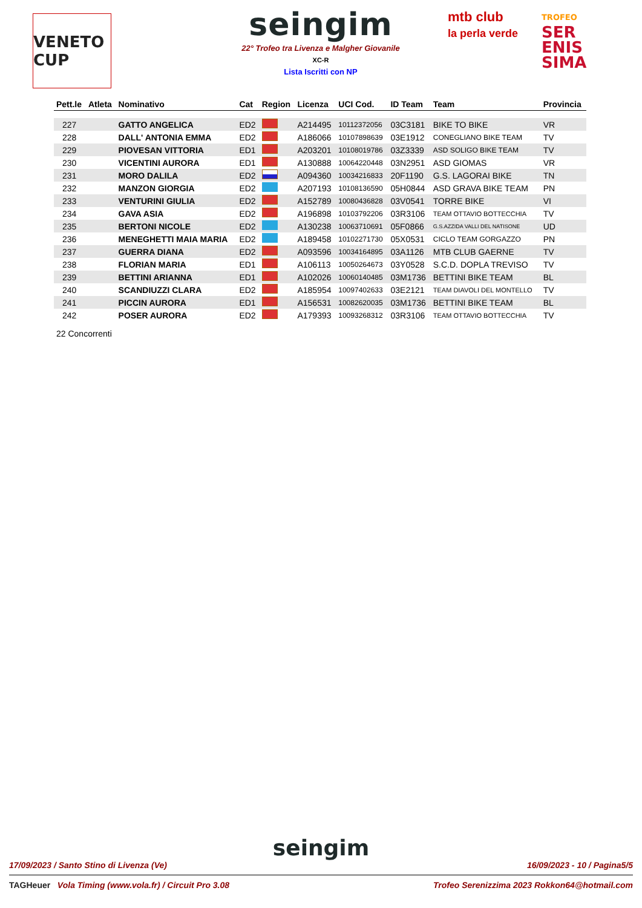VENETO CUP
seingim
22° Trofeo tra Livenza e Malgher Giovanile
XC-R
Lista Iscritti con NP
mtb club
la perla verde
TROFEO
SER
ENIS
SIMA
| Pett.le | Atleta | Nominativo | Cat | Region | Licenza | UCI Cod. | ID Team | Team | Provincia |
| --- | --- | --- | --- | --- | --- | --- | --- | --- | --- |
| 227 | | GATTO ANGELICA | ED2 | | A214495 | 10112372056 | 03C3181 | BIKE TO BIKE | VR |
| 228 | | DALL' ANTONIA EMMA | ED2 | | A186066 | 10107898639 | 03E1912 | CONEGLIANO BIKE TEAM | TV |
| 229 | | PIOVESAN VITTORIA | ED1 | | A203201 | 10108019786 | 03Z3339 | ASD SOLIGO BIKE TEAM | TV |
| 230 | | VICENTINI AURORA | ED1 | | A130888 | 10064220448 | 03N2951 | ASD GIOMAS | VR |
| 231 | | MORO DALILA | ED2 | | A094360 | 10034216833 | 20F1190 | G.S. LAGORAI BIKE | TN |
| 232 | | MANZON GIORGIA | ED2 | | A207193 | 10108136590 | 05H0844 | ASD GRAVA BIKE TEAM | PN |
| 233 | | VENTURINI GIULIA | ED2 | | A152789 | 10080436828 | 03V0541 | TORRE BIKE | VI |
| 234 | | GAVA ASIA | ED2 | | A196898 | 10103792206 | 03R3106 | TEAM OTTAVIO BOTTECCHIA | TV |
| 235 | | BERTONI NICOLE | ED2 | | A130238 | 10063710691 | 05F0866 | G.S.AZZIDA VALLI DEL NATISONE | UD |
| 236 | | MENEGHETTI MAIA MARIA | ED2 | | A189458 | 10102271730 | 05X0531 | CICLO TEAM GORGAZZO | PN |
| 237 | | GUERRA DIANA | ED2 | | A093596 | 10034164895 | 03A1126 | MTB CLUB GAERNE | TV |
| 238 | | FLORIAN MARIA | ED1 | | A106113 | 10050264673 | 03Y0528 | S.C.D. DOPLA TREVISO | TV |
| 239 | | BETTINI ARIANNA | ED1 | | A102026 | 10060140485 | 03M1736 | BETTINI BIKE TEAM | BL |
| 240 | | SCANDIUZZI CLARA | ED2 | | A185954 | 10097402633 | 03E2121 | TEAM DIAVOLI DEL MONTELLO | TV |
| 241 | | PICCIN AURORA | ED1 | | A156531 | 10082620035 | 03M1736 | BETTINI BIKE TEAM | BL |
| 242 | | POSER AURORA | ED2 | | A179393 | 10093268312 | 03R3106 | TEAM OTTAVIO BOTTECCHIA | TV |
22 Concorrenti
seingim
17/09/2023 / Santo Stino di Livenza (Ve) 16/09/2023 - 10 / Pagina5/5
TAGHeuer Vola Timing (www.vola.fr) / Circuit Pro 3.08 Trofeo Serenizzima 2023 Rokkon64@hotmail.com